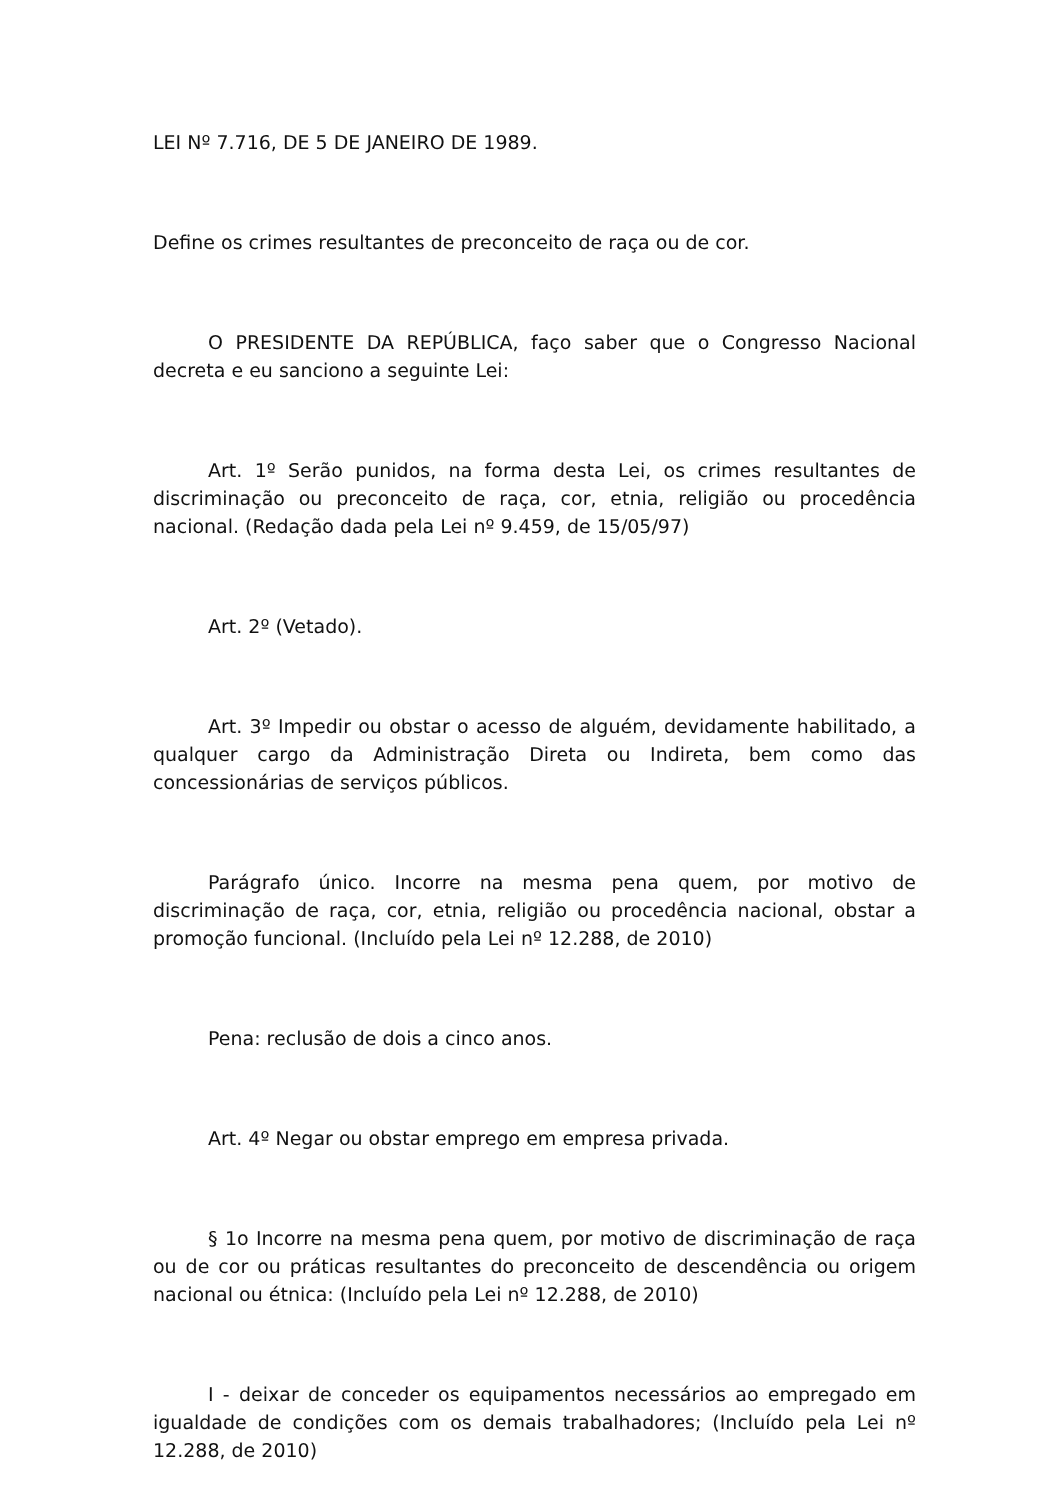LEI Nº 7.716, DE 5 DE JANEIRO DE 1989.
Define os crimes resultantes de preconceito de raça ou de cor.
O PRESIDENTE DA REPÚBLICA, faço saber que o Congresso Nacional decreta e eu sanciono a seguinte Lei:
Art. 1º Serão punidos, na forma desta Lei, os crimes resultantes de discriminação ou preconceito de raça, cor, etnia, religião ou procedência nacional. (Redação dada pela Lei nº 9.459, de 15/05/97)
Art. 2º (Vetado).
Art. 3º Impedir ou obstar o acesso de alguém, devidamente habilitado, a qualquer cargo da Administração Direta ou Indireta, bem como das concessionárias de serviços públicos.
Parágrafo único. Incorre na mesma pena quem, por motivo de discriminação de raça, cor, etnia, religião ou procedência nacional, obstar a promoção funcional. (Incluído pela Lei nº 12.288, de 2010)
Pena: reclusão de dois a cinco anos.
Art. 4º Negar ou obstar emprego em empresa privada.
§ 1o Incorre na mesma pena quem, por motivo de discriminação de raça ou de cor ou práticas resultantes do preconceito de descendência ou origem nacional ou étnica: (Incluído pela Lei nº 12.288, de 2010)
I - deixar de conceder os equipamentos necessários ao empregado em igualdade de condições com os demais trabalhadores; (Incluído pela Lei nº 12.288, de 2010)